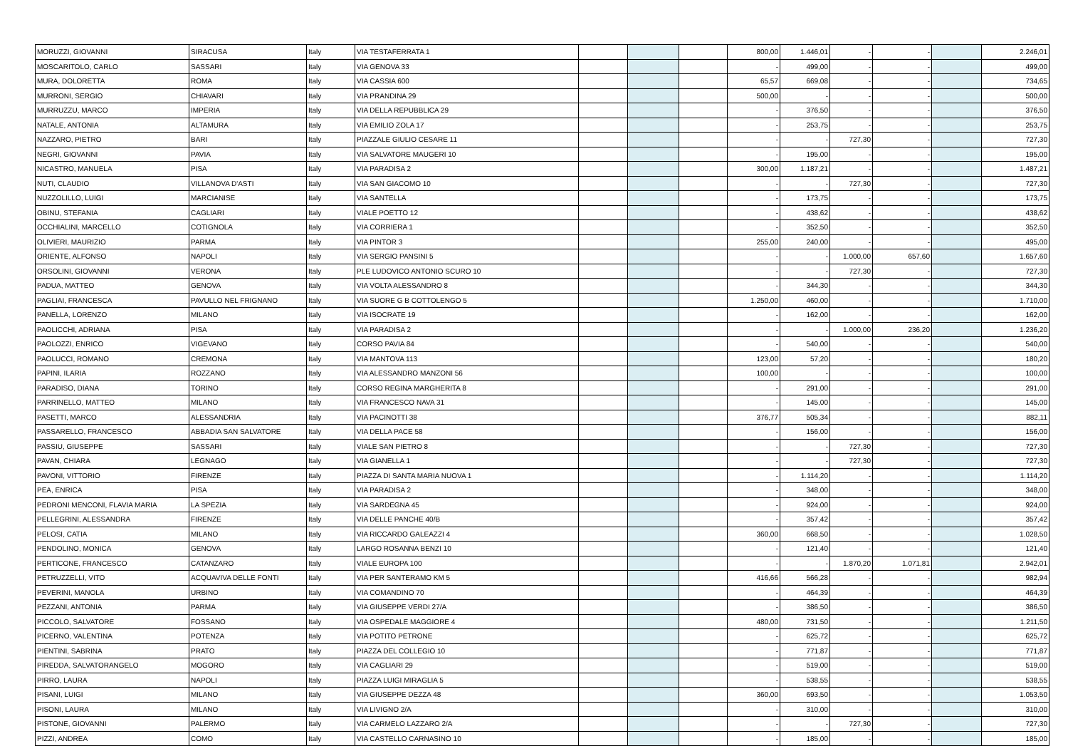| MORUZZI, GIOVANNI | SIRACUSA | Italy | VIA TESTAFERRATA 1 | | | | 800,00 | 1.446,01 | - | - | | 2.246,01 |
| MOSCARITOLO, CARLO | SASSARI | Italy | VIA GENOVA 33 | | | | - | 499,00 | - | - | | 499,00 |
| MURA, DOLORETTA | ROMA | Italy | VIA CASSIA 600 | | | | 65,57 | 669,08 | - | - | | 734,65 |
| MURRONI, SERGIO | CHIAVARI | Italy | VIA PRANDINA 29 | | | | 500,00 | - | - | - | | 500,00 |
| MURRUZZU, MARCO | IMPERIA | Italy | VIA DELLA REPUBBLICA 29 | | | | - | 376,50 | - | - | | 376,50 |
| NATALE, ANTONIA | ALTAMURA | Italy | VIA EMILIO ZOLA 17 | | | | - | 253,75 | - | - | | 253,75 |
| NAZZARO, PIETRO | BARI | Italy | PIAZZALE GIULIO CESARE 11 | | | | - | - | 727,30 | - | | 727,30 |
| NEGRI, GIOVANNI | PAVIA | Italy | VIA SALVATORE MAUGERI 10 | | | | - | 195,00 | - | - | | 195,00 |
| NICASTRO, MANUELA | PISA | Italy | VIA PARADISA 2 | | | | 300,00 | 1.187,21 | - | - | | 1.487,21 |
| NUTI, CLAUDIO | VILLANOVA D'ASTI | Italy | VIA SAN GIACOMO 10 | | | | - | - | 727,30 | - | | 727,30 |
| NUZZOLILLO, LUIGI | MARCIANISE | Italy | VIA SANTELLA | | | | - | 173,75 | - | - | | 173,75 |
| OBINU, STEFANIA | CAGLIARI | Italy | VIALE POETTO 12 | | | | - | 438,62 | - | - | | 438,62 |
| OCCHIALINI, MARCELLO | COTIGNOLA | Italy | VIA CORRIERA 1 | | | | - | 352,50 | - | - | | 352,50 |
| OLIVIERI, MAURIZIO | PARMA | Italy | VIA PINTOR 3 | | | | 255,00 | 240,00 | - | - | | 495,00 |
| ORIENTE, ALFONSO | NAPOLI | Italy | VIA SERGIO PANSINI 5 | | | | - | - | 1.000,00 | 657,60 | | 1.657,60 |
| ORSOLINI, GIOVANNI | VERONA | Italy | PLE LUDOVICO ANTONIO SCURO 10 | | | | - | - | 727,30 | - | | 727,30 |
| PADUA, MATTEO | GENOVA | Italy | VIA VOLTA ALESSANDRO 8 | | | | - | 344,30 | - | - | | 344,30 |
| PAGLIAI, FRANCESCA | PAVULLO NEL FRIGNANO | Italy | VIA SUORE G B COTTOLENGO 5 | | | | 1.250,00 | 460,00 | - | - | | 1.710,00 |
| PANELLA, LORENZO | MILANO | Italy | VIA ISOCRATE 19 | | | | - | 162,00 | - | - | | 162,00 |
| PAOLICCHI, ADRIANA | PISA | Italy | VIA PARADISA 2 | | | | - | - | 1.000,00 | 236,20 | | 1.236,20 |
| PAOLOZZI, ENRICO | VIGEVANO | Italy | CORSO PAVIA 84 | | | | - | 540,00 | - | - | | 540,00 |
| PAOLUCCI, ROMANO | CREMONA | Italy | VIA MANTOVA 113 | | | | 123,00 | 57,20 | - | - | | 180,20 |
| PAPINI, ILARIA | ROZZANO | Italy | VIA ALESSANDRO MANZONI 56 | | | | 100,00 | - | - | - | | 100,00 |
| PARADISO, DIANA | TORINO | Italy | CORSO REGINA MARGHERITA 8 | | | | - | 291,00 | - | - | | 291,00 |
| PARRINELLO, MATTEO | MILANO | Italy | VIA FRANCESCO NAVA 31 | | | | - | 145,00 | - | - | | 145,00 |
| PASETTI, MARCO | ALESSANDRIA | Italy | VIA PACINOTTI 38 | | | | 376,77 | 505,34 | - | - | | 882,11 |
| PASSARELLO, FRANCESCO | ABBADIA SAN SALVATORE | Italy | VIA DELLA PACE 58 | | | | - | 156,00 | - | - | | 156,00 |
| PASSIU, GIUSEPPE | SASSARI | Italy | VIALE SAN PIETRO 8 | | | | - | - | 727,30 | - | | 727,30 |
| PAVAN, CHIARA | LEGNAGO | Italy | VIA GIANELLA 1 | | | | - | - | 727,30 | - | | 727,30 |
| PAVONI, VITTORIO | FIRENZE | Italy | PIAZZA DI SANTA MARIA NUOVA 1 | | | | - | 1.114,20 | - | - | | 1.114,20 |
| PEA, ENRICA | PISA | Italy | VIA PARADISA 2 | | | | - | 348,00 | - | - | | 348,00 |
| PEDRONI MENCONI, FLAVIA MARIA | LA SPEZIA | Italy | VIA SARDEGNA 45 | | | | - | 924,00 | - | - | | 924,00 |
| PELLEGRINI, ALESSANDRA | FIRENZE | Italy | VIA DELLE PANCHE 40/B | | | | - | 357,42 | - | - | | 357,42 |
| PELOSI, CATIA | MILANO | Italy | VIA RICCARDO GALEAZZI 4 | | | | 360,00 | 668,50 | - | - | | 1.028,50 |
| PENDOLINO, MONICA | GENOVA | Italy | LARGO ROSANNA BENZI 10 | | | | - | 121,40 | - | - | | 121,40 |
| PERTICONE, FRANCESCO | CATANZARO | Italy | VIALE EUROPA 100 | | | | - | - | 1.870,20 | 1.071,81 | | 2.942,01 |
| PETRUZZELLI, VITO | ACQUAVIVA DELLE FONTI | Italy | VIA PER SANTERAMO KM 5 | | | | 416,66 | 566,28 | - | - | | 982,94 |
| PEVERINI, MANOLA | URBINO | Italy | VIA COMANDINO 70 | | | | - | 464,39 | - | - | | 464,39 |
| PEZZANI, ANTONIA | PARMA | Italy | VIA GIUSEPPE VERDI 27/A | | | | - | 386,50 | - | - | | 386,50 |
| PICCOLO, SALVATORE | FOSSANO | Italy | VIA OSPEDALE MAGGIORE 4 | | | | 480,00 | 731,50 | - | - | | 1.211,50 |
| PICERNO, VALENTINA | POTENZA | Italy | VIA POTITO PETRONE | | | | - | 625,72 | - | - | | 625,72 |
| PIENTINI, SABRINA | PRATO | Italy | PIAZZA DEL COLLEGIO 10 | | | | - | 771,87 | - | - | | 771,87 |
| PIREDDA, SALVATORANGELO | MOGORO | Italy | VIA CAGLIARI 29 | | | | - | 519,00 | - | - | | 519,00 |
| PIRRO, LAURA | NAPOLI | Italy | PIAZZA LUIGI MIRAGLIA 5 | | | | - | 538,55 | - | - | | 538,55 |
| PISANI, LUIGI | MILANO | Italy | VIA GIUSEPPE DEZZA 48 | | | | 360,00 | 693,50 | - | - | | 1.053,50 |
| PISONI, LAURA | MILANO | Italy | VIA LIVIGNO 2/A | | | | - | 310,00 | - | - | | 310,00 |
| PISTONE, GIOVANNI | PALERMO | Italy | VIA CARMELO LAZZARO 2/A | | | | - | - | 727,30 | - | | 727,30 |
| PIZZI, ANDREA | COMO | Italy | VIA CASTELLO CARNASINO 10 | | | | - | 185,00 | - | - | | 185,00 |